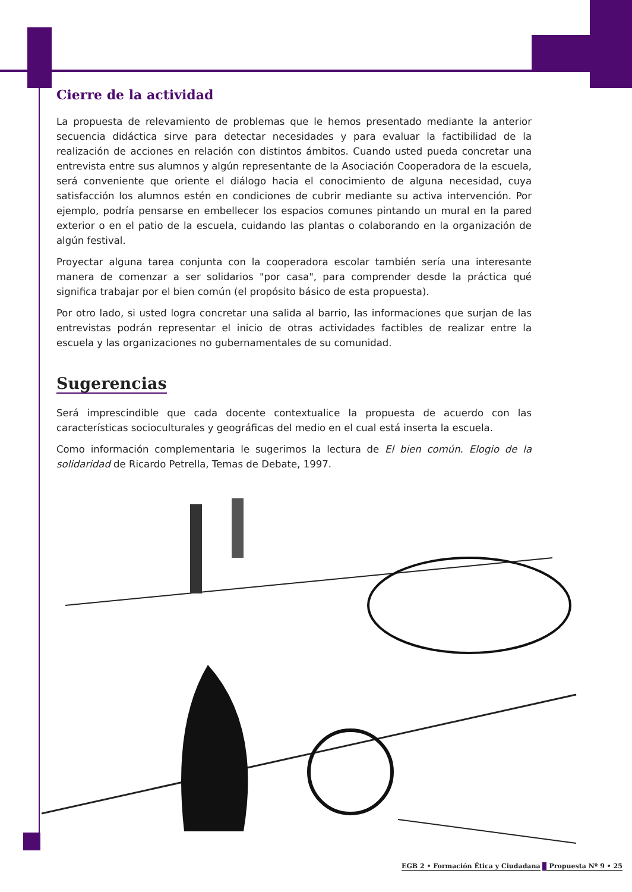Cierre de la actividad
La propuesta de relevamiento de problemas que le hemos presentado mediante la anterior secuencia didáctica sirve para detectar necesidades y para evaluar la factibilidad de la realización de acciones en relación con distintos ámbitos. Cuando usted pueda concretar una entrevista entre sus alumnos y algún representante de la Asociación Cooperadora de la escuela, será conveniente que oriente el diálogo hacia el conocimiento de alguna necesidad, cuya satisfacción los alumnos estén en condiciones de cubrir mediante su activa intervención. Por ejemplo, podría pensarse en embellecer los espacios comunes pintando un mural en la pared exterior o en el patio de la escuela, cuidando las plantas o colaborando en la organización de algún festival.
Proyectar alguna tarea conjunta con la cooperadora escolar también sería una interesante manera de comenzar a ser solidarios "por casa", para comprender desde la práctica qué significa trabajar por el bien común (el propósito básico de esta propuesta).
Por otro lado, si usted logra concretar una salida al barrio, las informaciones que surjan de las entrevistas podrán representar el inicio de otras actividades factibles de realizar entre la escuela y las organizaciones no gubernamentales de su comunidad.
Sugerencias
Será imprescindible que cada docente contextualice la propuesta de acuerdo con las características socioculturales y geográficas del medio en el cual está inserta la escuela.
Como información complementaria le sugerimos la lectura de El bien común. Elogio de la solidaridad de Ricardo Petrella, Temas de Debate, 1997.
EGB 2 • Formación Ética y Ciudadana Propuesta Nº 9 • 25